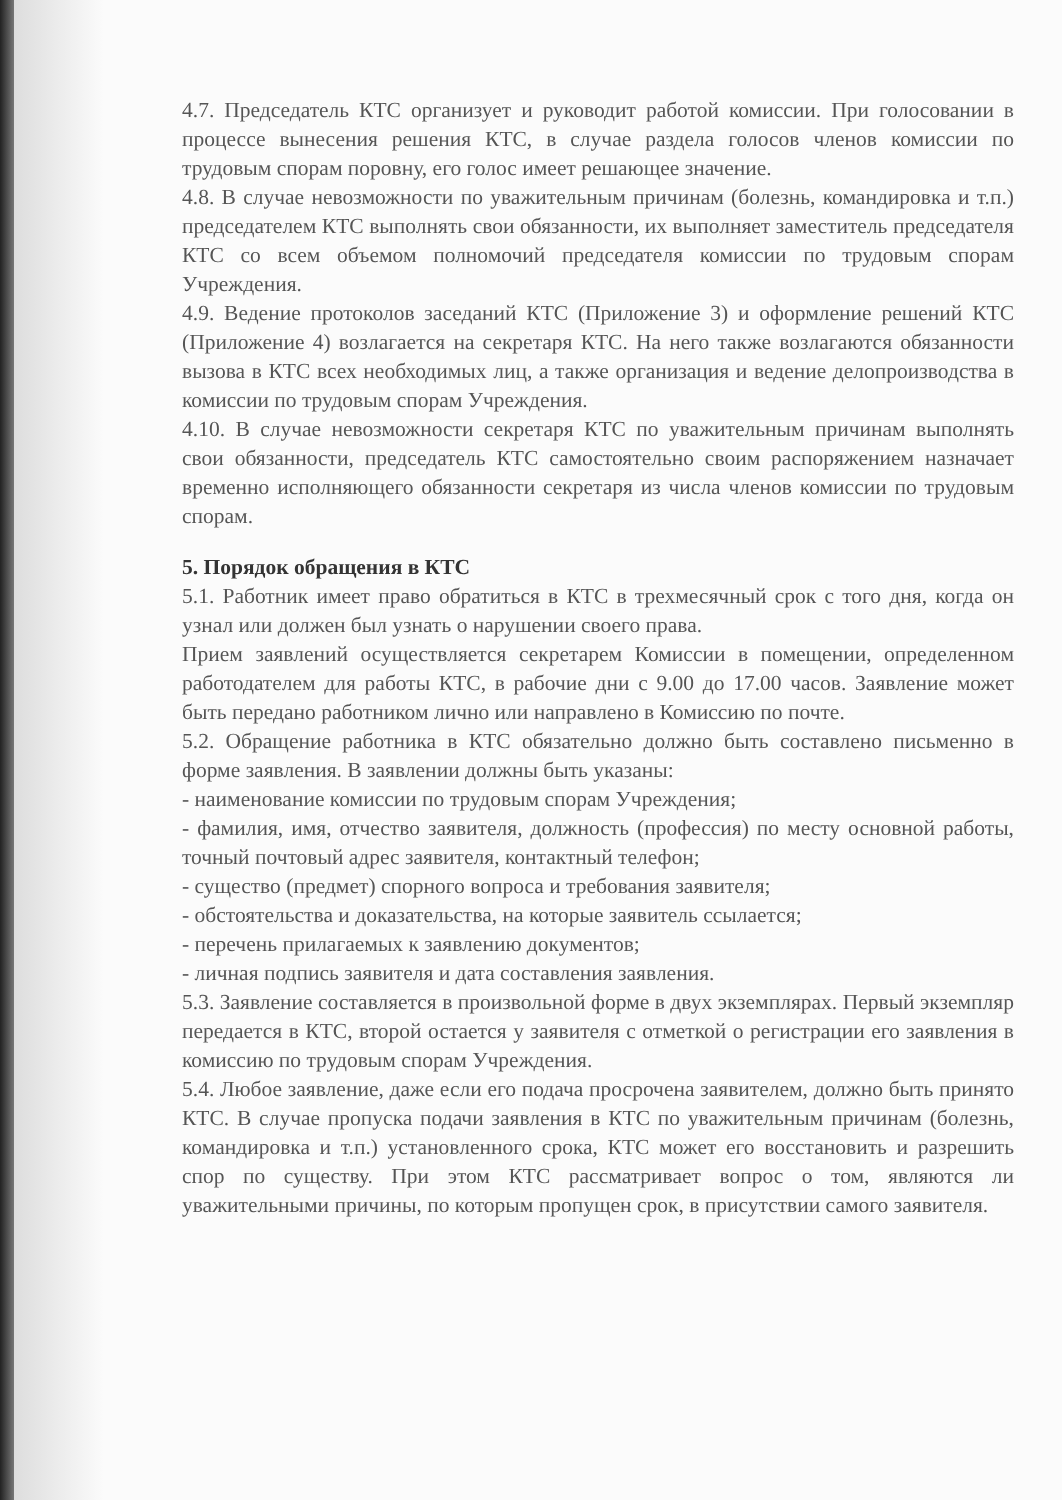4.7. Председатель КТС организует и руководит работой комиссии. При голосовании в процессе вынесения решения КТС, в случае раздела голосов членов комиссии по трудовым спорам поровну, его голос имеет решающее значение.
4.8. В случае невозможности по уважительным причинам (болезнь, командировка и т.п.) председателем КТС выполнять свои обязанности, их выполняет заместитель председателя КТС со всем объемом полномочий председателя комиссии по трудовым спорам Учреждения.
4.9. Ведение протоколов заседаний КТС (Приложение 3) и оформление решений КТС (Приложение 4) возлагается на секретаря КТС. На него также возлагаются обязанности вызова в КТС всех необходимых лиц, а также организация и ведение делопроизводства в комиссии по трудовым спорам Учреждения.
4.10. В случае невозможности секретаря КТС по уважительным причинам выполнять свои обязанности, председатель КТС самостоятельно своим распоряжением назначает временно исполняющего обязанности секретаря из числа членов комиссии по трудовым спорам.
5. Порядок обращения в КТС
5.1. Работник имеет право обратиться в КТС в трехмесячный срок с того дня, когда он узнал или должен был узнать о нарушении своего права.
Прием заявлений осуществляется секретарем Комиссии в помещении, определенном работодателем для работы КТС, в рабочие дни с 9.00 до 17.00 часов. Заявление может быть передано работником лично или направлено в Комиссию по почте.
5.2. Обращение работника в КТС обязательно должно быть составлено письменно в форме заявления. В заявлении должны быть указаны:
- наименование комиссии по трудовым спорам Учреждения;
- фамилия, имя, отчество заявителя, должность (профессия) по месту основной работы, точный почтовый адрес заявителя, контактный телефон;
- существо (предмет) спорного вопроса и требования заявителя;
- обстоятельства и доказательства, на которые заявитель ссылается;
- перечень прилагаемых к заявлению документов;
- личная подпись заявителя и дата составления заявления.
5.3. Заявление составляется в произвольной форме в двух экземплярах. Первый экземпляр передается в КТС, второй остается у заявителя с отметкой о регистрации его заявления в комиссию по трудовым спорам Учреждения.
5.4. Любое заявление, даже если его подача просрочена заявителем, должно быть принято КТС. В случае пропуска подачи заявления в КТС по уважительным причинам (болезнь, командировка и т.п.) установленного срока, КТС может его восстановить и разрешить спор по существу. При этом КТС рассматривает вопрос о том, являются ли уважительными причины, по которым пропущен срок, в присутствии самого заявителя.